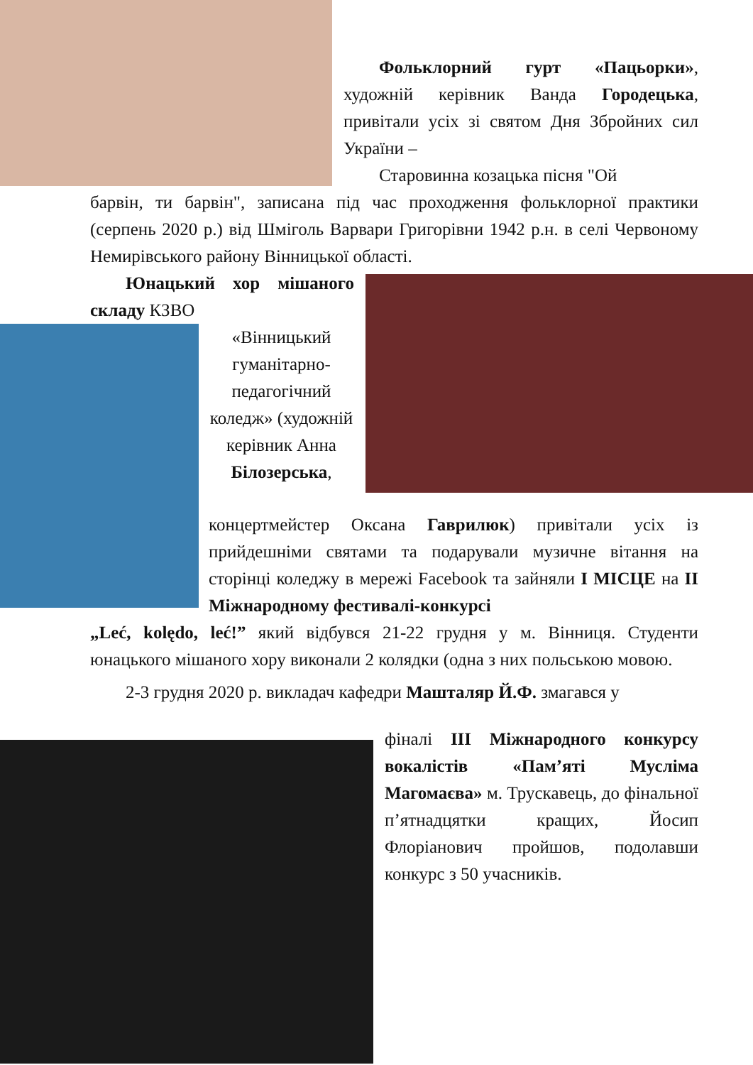Фольклорний гурт «Пацьорки», художній керівник Ванда Городецька, привітали усіх зі святом Дня Збройних сил України –
Старовинна козацька пісня "Ой
барвін, ти барвін", записана під час проходження фольклорної практики (серпень 2020 р.) від Шміголь Варвари Григорівни 1942 р.н. в селі Червоному Немирівського району Вінницької області.
Юнацький хор мішаного складу КЗВО
«Вінницький гуманітарно-педагогічний коледж» (художній керівник Анна Білозерська,
концертмейстер Оксана Гаврилюк) привітали усіх із прийдешніми святами та подарували музичне вітання на сторінці коледжу в мережі Facebook та зайняли І МІСЦЕ на ІІ Міжнародному фестивалі-конкурсі
„Leć, kolędo, leć!” який відбувся 21-22 грудня у м. Вінниця. Студенти юнацького мішаного хору виконали 2 колядки (одна з них польською мовою.
2-3 грудня 2020 р. викладач кафедри Машталяр Й.Ф. змагався у
фіналі ІІІ Міжнародного конкурсу вокалістів «Пам’яті Мусліма Магомаєва» м. Трускавець, до фінальної п’ятнадцятки кращих, Йосип Флоріанович пройшов, подолавши конкурс з 50 учасників.